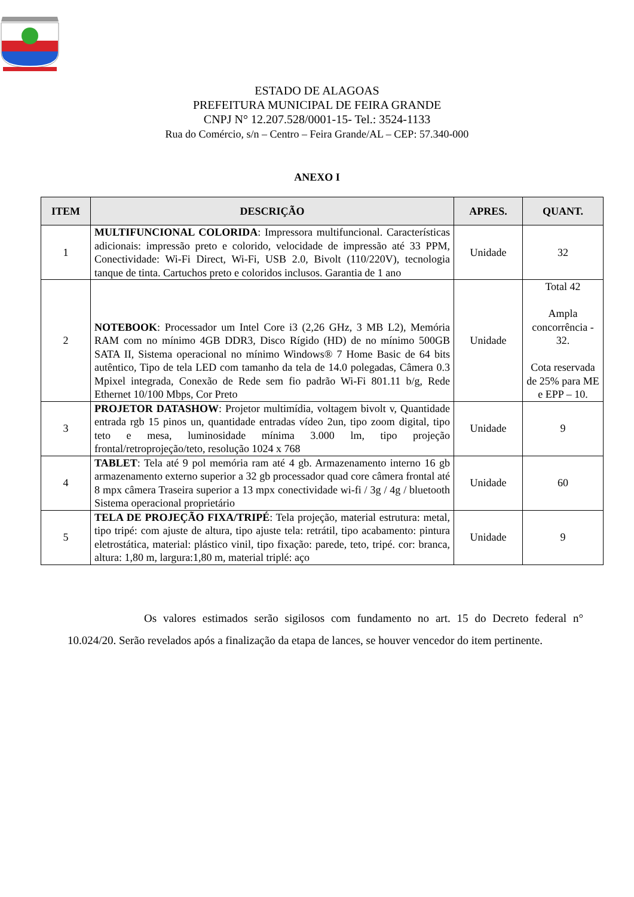ESTADO DE ALAGOAS
PREFEITURA MUNICIPAL DE FEIRA GRANDE
CNPJ N° 12.207.528/0001-15- Tel.: 3524-1133
Rua do Comércio, s/n – Centro – Feira Grande/AL – CEP: 57.340-000
ANEXO I
| ITEM | DESCRIÇÃO | APRES. | QUANT. |
| --- | --- | --- | --- |
| 1 | MULTIFUNCIONAL COLORIDA : Impressora multifuncional. Características adicionais: impressão preto e colorido, velocidade de impressão até 33 PPM, Conectividade: Wi-Fi Direct, Wi-Fi, USB 2.0, Bivolt (110/220V), tecnologia tanque de tinta. Cartuchos preto e coloridos inclusos. Garantia de 1 ano | Unidade | 32 |
| 2 | NOTEBOOK : Processador um Intel Core i3 (2,26 GHz, 3 MB L2), Memória RAM com no mínimo 4GB DDR3, Disco Rígido (HD) de no mínimo 500GB SATA II, Sistema operacional no mínimo Windows® 7 Home Basic de 64 bits autêntico, Tipo de tela LED com tamanho da tela de 14.0 polegadas, Câmera 0.3 Mpixel integrada, Conexão de Rede sem fio padrão Wi-Fi 801.11 b/g, Rede Ethernet 10/100 Mbps, Cor Preto | Unidade | Total 42 Ampla concorrência - 32. Cota reservada de 25% para ME e EPP – 10. |
| 3 | PROJETOR DATASHOW : Projetor multimídia, voltagem bivolt v, Quantidade entrada rgb 15 pinos un, quantidade entradas vídeo 2un, tipo zoom digital, tipo teto e mesa, luminosidade mínima 3.000 lm, tipo projeção frontal/retroprojeção/teto, resolução 1024 x 768 | Unidade | 9 |
| 4 | TABLET : Tela até 9 pol memória ram até 4 gb. Armazenamento interno 16 gb armazenamento externo superior a 32 gb processador quad core câmera frontal até 8 mpx câmera Traseira superior a 13 mpx conectividade wi-fi / 3g / 4g / bluetooth Sistema operacional proprietário | Unidade | 60 |
| 5 | TELA DE PROJEÇÃO FIXA/TRIPÉ : Tela projeção, material estrutura: metal, tipo tripé: com ajuste de altura, tipo ajuste tela: retrátil, tipo acabamento: pintura eletrostática, material: plástico vinil, tipo fixação: parede, teto, tripé. cor: branca, altura: 1,80 m, largura:1,80 m, material triplé: aço | Unidade | 9 |
Os valores estimados serão sigilosos com fundamento no art. 15 do Decreto federal n° 10.024/20. Serão revelados após a finalização da etapa de lances, se houver vencedor do item pertinente.